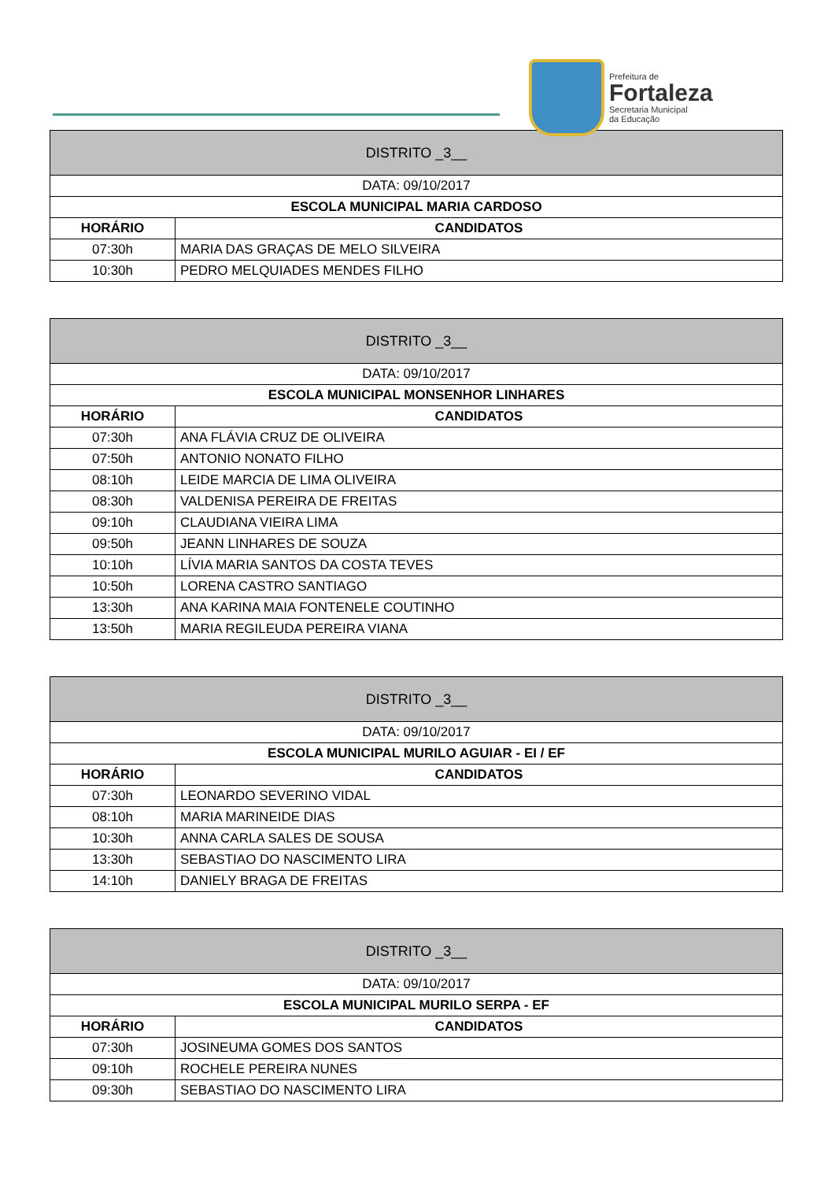Prefeitura de
Fortaleza
Secretaria Municipal
da Educação
| DISTRITO _3__ | |
| --- | --- |
| DATA: 09/10/2017 | |
| ESCOLA MUNICIPAL MARIA CARDOSO | |
| HORÁRIO | CANDIDATOS |
| 07:30h | MARIA DAS GRAÇAS DE MELO SILVEIRA |
| 10:30h | PEDRO MELQUIADES MENDES FILHO |
| DISTRITO _3__ | |
| --- | --- |
| DATA: 09/10/2017 | |
| ESCOLA MUNICIPAL MONSENHOR LINHARES | |
| HORÁRIO | CANDIDATOS |
| 07:30h | ANA FLÁVIA CRUZ DE OLIVEIRA |
| 07:50h | ANTONIO NONATO FILHO |
| 08:10h | LEIDE MARCIA DE LIMA OLIVEIRA |
| 08:30h | VALDENISA PEREIRA DE FREITAS |
| 09:10h | CLAUDIANA VIEIRA LIMA |
| 09:50h | JEANN LINHARES DE SOUZA |
| 10:10h | LÍVIA MARIA SANTOS DA COSTA TEVES |
| 10:50h | LORENA CASTRO SANTIAGO |
| 13:30h | ANA KARINA MAIA FONTENELE COUTINHO |
| 13:50h | MARIA REGILEUDA PEREIRA VIANA |
| DISTRITO _3__ | |
| --- | --- |
| DATA: 09/10/2017 | |
| ESCOLA MUNICIPAL MURILO AGUIAR - EI / EF | |
| HORÁRIO | CANDIDATOS |
| 07:30h | LEONARDO SEVERINO VIDAL |
| 08:10h | MARIA MARINEIDE DIAS |
| 10:30h | ANNA CARLA SALES DE SOUSA |
| 13:30h | SEBASTIAO DO NASCIMENTO LIRA |
| 14:10h | DANIELY BRAGA DE FREITAS |
| DISTRITO _3__ | |
| --- | --- |
| DATA: 09/10/2017 | |
| ESCOLA MUNICIPAL MURILO SERPA - EF | |
| HORÁRIO | CANDIDATOS |
| 07:30h | JOSINEUMA GOMES DOS SANTOS |
| 09:10h | ROCHELE PEREIRA NUNES |
| 09:30h | SEBASTIAO DO NASCIMENTO LIRA |